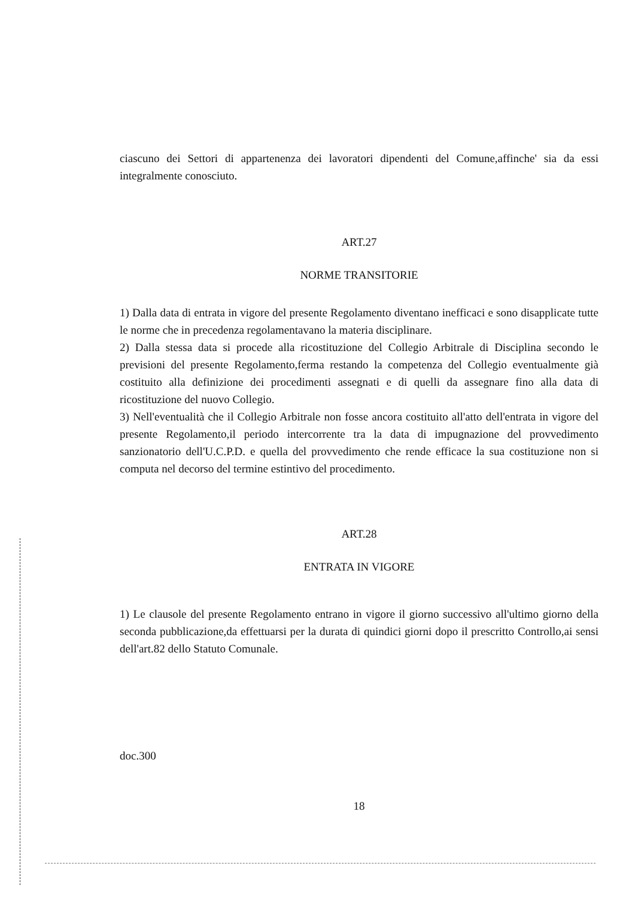ciascuno dei Settori di appartenenza dei lavoratori dipendenti del Comune,affinche' sia da essi integralmente conosciuto.
ART.27
NORME TRANSITORIE
1) Dalla data di entrata in vigore del presente Regolamento diventano inefficaci e sono disapplicate tutte le norme che in precedenza regolamentavano la materia disciplinare.
2) Dalla stessa data si procede alla ricostituzione del Collegio Arbitrale di Disciplina secondo le previsioni del presente Regolamento,ferma restando la competenza del Collegio eventualmente già costituito alla definizione dei procedimenti assegnati e di quelli da assegnare fino alla data di ricostituzione del nuovo Collegio.
3) Nell'eventualità che il Collegio Arbitrale non fosse ancora costituito all'atto dell'entrata in vigore del presente Regolamento,il periodo intercorrente tra la data di impugnazione del provvedimento sanzionatorio dell'U.C.P.D. e quella del provvedimento che rende efficace la sua costituzione non si computa nel decorso del termine estintivo del procedimento.
ART.28
ENTRATA IN VIGORE
1) Le clausole del presente Regolamento entrano in vigore il giorno successivo all'ultimo giorno della seconda pubblicazione,da effettuarsi per la durata di quindici giorni dopo il prescritto Controllo,ai sensi dell'art.82 dello Statuto Comunale.
doc.300
18